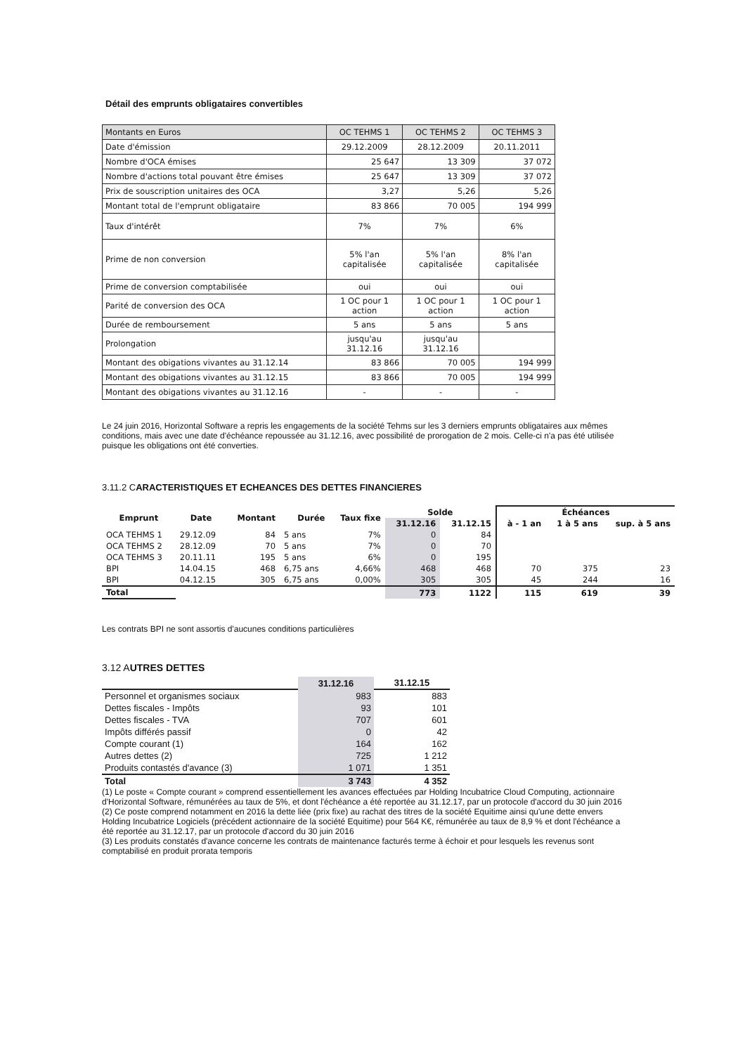Détail des emprunts obligataires convertibles
| Montants en Euros | OC TEHMS 1 | OC TEHMS 2 | OC TEHMS 3 |
| Date d'émission | 29.12.2009 | 28.12.2009 | 20.11.2011 |
| Nombre d'OCA émises | 25 647 | 13 309 | 37 072 |
| Nombre d'actions total pouvant être émises | 25 647 | 13 309 | 37 072 |
| Prix de souscription unitaires des OCA | 3,27 | 5,26 | 5,26 |
| Montant total de l'emprunt obligataire | 83 866 | 70 005 | 194 999 |
| Taux d'intérêt | 7% | 7% | 6% |
| Prime de non conversion | 5% l'an capitalisée | 5% l'an capitalisée | 8% l'an capitalisée |
| Prime de conversion comptabilisée | oui | oui | oui |
| Parité de conversion des OCA | 1 OC pour 1 action | 1 OC pour 1 action | 1 OC pour 1 action |
| Durée de remboursement | 5 ans | 5 ans | 5 ans |
| Prolongation | jusqu'au 31.12.16 | jusqu'au 31.12.16 | |
| Montant des obigations vivantes au 31.12.14 | 83 866 | 70 005 | 194 999 |
| Montant des obigations vivantes au 31.12.15 | 83 866 | 70 005 | 194 999 |
| Montant des obigations vivantes au 31.12.16 | - | - | - |
Le 24 juin 2016, Horizontal Software a repris les engagements de la société Tehms sur les 3 derniers emprunts obligataires aux mêmes conditions, mais avec une date d'échéance repoussée au 31.12.16, avec possibilité de prorogation de 2 mois. Celle-ci n'a pas été utilisée puisque les obligations ont été converties.
3.11.2 CARACTERISTIQUES ET ECHEANCES DES DETTES FINANCIERES
| Emprunt | Date | Montant | Durée | Taux fixe | Solde | | Échéances | | |
| --- | --- | --- | --- | --- | --- | --- | --- | --- | --- |
| | | | | | 31.12.16 | 31.12.15 | à - 1 an | 1 à 5 ans | sup. à 5 ans |
| OCA TEHMS 1 | 29.12.09 | 84 | 5 ans | 7% | 0 | 84 | | | |
| OCA TEHMS 2 | 28.12.09 | 70 | 5 ans | 7% | 0 | 70 | | | |
| OCA TEHMS 3 | 20.11.11 | 195 | 5 ans | 6% | 0 | 195 | | | |
| BPI | 14.04.15 | 468 | 6,75 ans | 4,66% | 468 | 468 | 70 | 375 | 23 |
| BPI | 04.12.15 | 305 | 6,75 ans | 0,00% | 305 | 305 | 45 | 244 | 16 |
| Total | | | | | 773 | 1122 | 115 | 619 | 39 |
Les contrats BPI ne sont assortis d'aucunes conditions particulières
3.12 AUTRES DETTES
| | 31.12.16 | 31.12.15 |
| --- | --- | --- |
| Personnel et organismes sociaux | 983 | 883 |
| Dettes fiscales - Impôts | 93 | 101 |
| Dettes fiscales - TVA | 707 | 601 |
| Impôts différés passif | 0 | 42 |
| Compte courant (1) | 164 | 162 |
| Autres dettes (2) | 725 | 1 212 |
| Produits contastés d'avance (3) | 1 071 | 1 351 |
| Total | 3 743 | 4 352 |
(1) Le poste « Compte courant » comprend essentiellement les avances effectuées par Holding Incubatrice Cloud Computing, actionnaire d'Horizontal Software, rémunérées au taux de 5%, et dont l'échéance a été reportée au 31.12.17, par un protocole d'accord du 30 juin 2016
(2) Ce poste comprend notamment en 2016 la dette liée (prix fixe) au rachat des titres de la société Equitime ainsi qu'une dette envers Holding Incubatrice Logiciels (précédent actionnaire de la société Equitime) pour 564 K€, rémunérée au taux de 8,9 % et dont l'échéance a été reportée au 31.12.17, par un protocole d'accord du 30 juin 2016
(3) Les produits constatés d'avance concerne les contrats de maintenance facturés terme à échoir et pour lesquels les revenus sont comptabilisé en produit prorata temporis